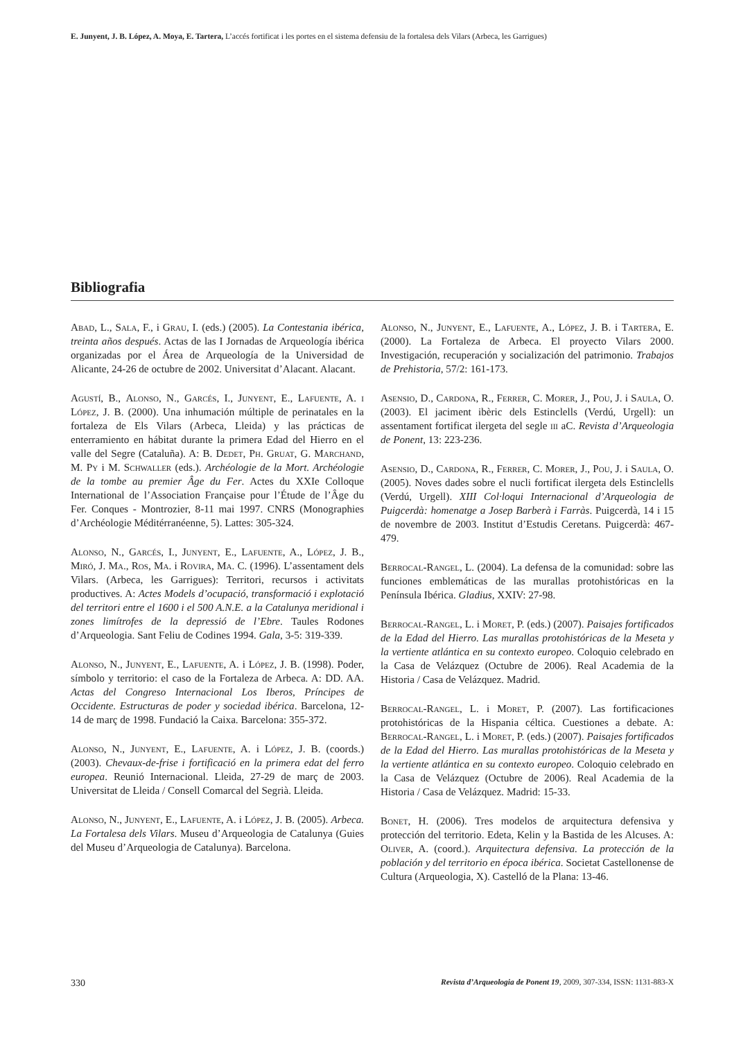E. Junyent, J. B. López, A. Moya, E. Tartera, L’accés fortificat i les portes en el sistema defensiu de la fortalesa dels Vilars (Arbeca, les Garrigues)
Bibliografia
Abad, L., Sala, F., i Grau, I. (eds.) (2005). La Contestania ibérica, treinta años después. Actas de las I Jornadas de Arqueología ibérica organizadas por el Área de Arqueología de la Universidad de Alicante, 24-26 de octubre de 2002. Universitat d’Alacant. Alacant.
Agustí, B., Alonso, N., Garcés, I., Junyent, E., Lafuente, A. i López, J. B. (2000). Una inhumación múltiple de perinatales en la fortaleza de Els Vilars (Arbeca, Lleida) y las prácticas de enterramiento en hábitat durante la primera Edad del Hierro en el valle del Segre (Cataluña). A: B. Dedet, Ph. Gruat, G. Marchand, M. Py i M. Schwaller (eds.). Archéologie de la Mort. Archéologie de la tombe au premier Âge du Fer. Actes du XXIe Colloque International de l’Association Française pour l’Étude de l’Âge du Fer. Conques - Montrozier, 8-11 mai 1997. CNRS (Monographies d’Archéologie Méditérranéenne, 5). Lattes: 305-324.
Alonso, N., Garcés, I., Junyent, E., Lafuente, A., López, J. B., Miró, J. Ma., Ros, Ma. i Rovira, Ma. C. (1996). L’assentament dels Vilars. (Arbeca, les Garrigues): Territori, recursos i activitats productives. A: Actes Models d’ocupació, transformació i explotació del territori entre el 1600 i el 500 A.N.E. a la Catalunya meridional i zones limítrofes de la depressió de l’Ebre. Taules Rodones d’Arqueologia. Sant Feliu de Codines 1994. Gala, 3-5: 319-339.
Alonso, N., Junyent, E., Lafuente, A. i López, J. B. (1998). Poder, símbolo y territorio: el caso de la Fortaleza de Arbeca. A: DD. AA. Actas del Congreso Internacional Los Iberos, Príncipes de Occidente. Estructuras de poder y sociedad ibérica. Barcelona, 12-14 de març de 1998. Fundació la Caixa. Barcelona: 355-372.
Alonso, N., Junyent, E., Lafuente, A. i López, J. B. (coords.) (2003). Chevaux-de-frise i fortificació en la primera edat del ferro europea. Reunió Internacional. Lleida, 27-29 de març de 2003. Universitat de Lleida / Consell Comarcal del Segrià. Lleida.
Alonso, N., Junyent, E., Lafuente, A. i López, J. B. (2005). Arbeca. La Fortalesa dels Vilars. Museu d’Arqueologia de Catalunya (Guies del Museu d’Arqueologia de Catalunya). Barcelona.
Alonso, N., Junyent, E., Lafuente, A., López, J. B. i Tartera, E. (2000). La Fortaleza de Arbeca. El proyecto Vilars 2000. Investigación, recuperación y socialización del patrimonio. Trabajos de Prehistoria, 57/2: 161-173.
Asensio, D., Cardona, R., Ferrer, C. Morer, J., Pou, J. i Saula, O. (2003). El jaciment ibèric dels Estinclells (Verdú, Urgell): un assentament fortificat ilergeta del segle iii aC. Revista d’Arqueologia de Ponent, 13: 223-236.
Asensio, D., Cardona, R., Ferrer, C. Morer, J., Pou, J. i Saula, O. (2005). Noves dades sobre el nucli fortificat ilergeta dels Estinclells (Verdú, Urgell). XIII Col·loqui Internacional d’Arqueologia de Puigcerdà: homenatge a Josep Barberà i Farràs. Puigcerdà, 14 i 15 de novembre de 2003. Institut d’Estudis Ceretans. Puigcerdà: 467-479.
Berrocal-Rangel, L. (2004). La defensa de la comunidad: sobre las funciones emblemáticas de las murallas protohistóricas en la Península Ibérica. Gladius, XXIV: 27-98.
Berrocal-Rangel, L. i Moret, P. (eds.) (2007). Paisajes fortificados de la Edad del Hierro. Las murallas protohistóricas de la Meseta y la vertiente atlántica en su contexto europeo. Coloquio celebrado en la Casa de Velázquez (Octubre de 2006). Real Academia de la Historia / Casa de Velázquez. Madrid.
Berrocal-Rangel, L. i Moret, P. (2007). Las fortificaciones protohistóricas de la Hispania céltica. Cuestiones a debate. A: Berrocal-Rangel, L. i Moret, P. (eds.) (2007). Paisajes fortificados de la Edad del Hierro. Las murallas protohistóricas de la Meseta y la vertiente atlántica en su contexto europeo. Coloquio celebrado en la Casa de Velázquez (Octubre de 2006). Real Academia de la Historia / Casa de Velázquez. Madrid: 15-33.
Bonet, H. (2006). Tres modelos de arquitectura defensiva y protección del territorio. Edeta, Kelin y la Bastida de les Alcuses. A: Oliver, A. (coord.). Arquitectura defensiva. La protección de la población y del territorio en época ibérica. Societat Castellonense de Cultura (Arqueologia, X). Castelló de la Plana: 13-46.
330 Revista d’Arqueologia de Ponent 19, 2009, 307-334, ISSN: 1131-883-X